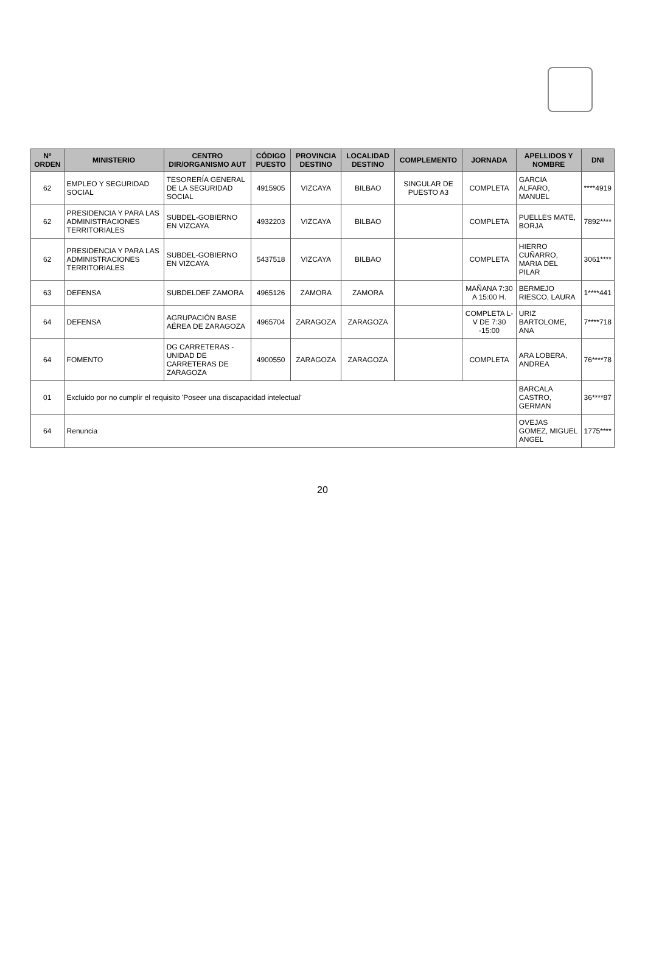| Nº ORDEN | MINISTERIO | CENTRO DIR/ORGANISMO AUT | CÓDIGO PUESTO | PROVINCIA DESTINO | LOCALIDAD DESTINO | COMPLEMENTO | JORNADA | APELLIDOS Y NOMBRE | DNI |
| --- | --- | --- | --- | --- | --- | --- | --- | --- | --- |
| 62 | EMPLEO Y SEGURIDAD SOCIAL | TESORERÍA GENERAL DE LA SEGURIDAD SOCIAL | 4915905 | VIZCAYA | BILBAO | SINGULAR DE PUESTO A3 | COMPLETA | GARCIA ALFARO, MANUEL | ****4919 |
| 62 | PRESIDENCIA Y PARA LAS ADMINISTRACIONES TERRITORIALES | SUBDEL-GOBIERNO EN VIZCAYA | 4932203 | VIZCAYA | BILBAO | | COMPLETA | PUELLES MATE, BORJA | 7892**** |
| 62 | PRESIDENCIA Y PARA LAS ADMINISTRACIONES TERRITORIALES | SUBDEL-GOBIERNO EN VIZCAYA | 5437518 | VIZCAYA | BILBAO | | COMPLETA | HIERRO CUÑARRO, MARIA DEL PILAR | 3061**** |
| 63 | DEFENSA | SUBDELDEF ZAMORA | 4965126 | ZAMORA | ZAMORA | | MAÑANA 7:30 A 15:00 H. | BERMEJO RIESCO, LAURA | 1****441 |
| 64 | DEFENSA | AGRUPACIÓN BASE AÉREA DE ZARAGOZA | 4965704 | ZARAGOZA | ZARAGOZA | | COMPLETA L-V DE 7:30 -15:00 | URIZ BARTOLOME, ANA | 7****718 |
| 64 | FOMENTO | DG CARRETERAS -UNIDAD DE CARRETERAS DE ZARAGOZA | 4900550 | ZARAGOZA | ZARAGOZA | | COMPLETA | ARA LOBERA, ANDREA | 76****78 |
| 01 | Excluido por no cumplir el requisito 'Poseer una discapacidad intelectual' | | | | | | | BARCALA CASTRO, GERMAN | 36****87 |
| 64 | Renuncia | | | | | | | OVEJAS GOMEZ, MIGUEL ANGEL | 1775**** |
20